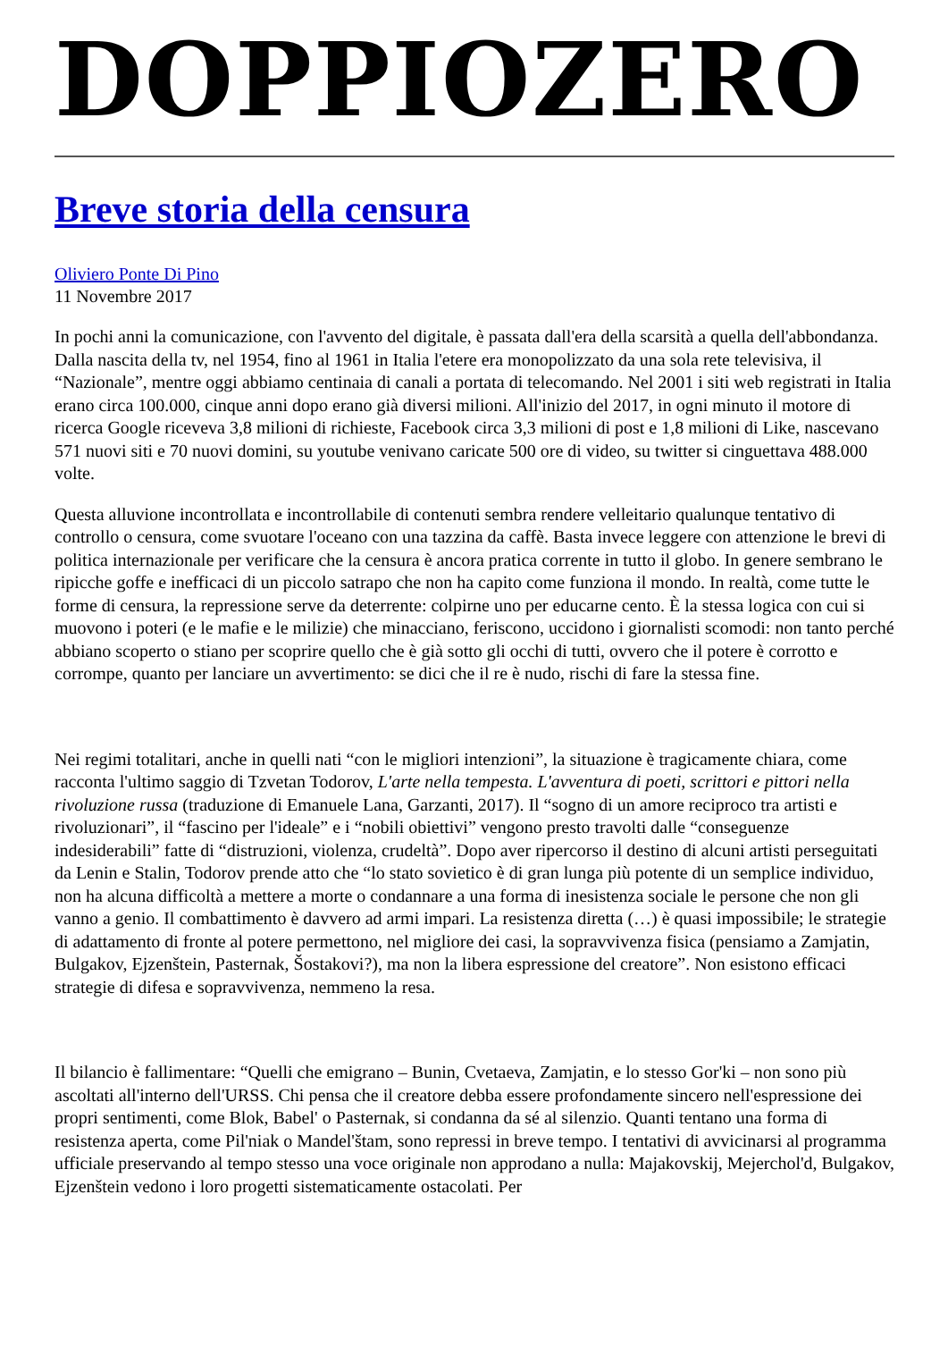DOPPIOZERO
Breve storia della censura
Oliviero Ponte Di Pino
11 Novembre 2017
In pochi anni la comunicazione, con l'avvento del digitale, è passata dall'era della scarsità a quella dell'abbondanza. Dalla nascita della tv, nel 1954, fino al 1961 in Italia l'etere era monopolizzato da una sola rete televisiva, il “Nazionale”, mentre oggi abbiamo centinaia di canali a portata di telecomando. Nel 2001 i siti web registrati in Italia erano circa 100.000, cinque anni dopo erano già diversi milioni. All'inizio del 2017, in ogni minuto il motore di ricerca Google riceveva 3,8 milioni di richieste, Facebook circa 3,3 milioni di post e 1,8 milioni di Like, nascevano 571 nuovi siti e 70 nuovi domini, su youtube venivano caricate 500 ore di video, su twitter si cinguettava 488.000 volte.
Questa alluvione incontrollata e incontrollabile di contenuti sembra rendere velleitario qualunque tentativo di controllo o censura, come svuotare l'oceano con una tazzina da caffè. Basta invece leggere con attenzione le brevi di politica internazionale per verificare che la censura è ancora pratica corrente in tutto il globo. In genere sembrano le ripicche goffe e inefficaci di un piccolo satrapo che non ha capito come funziona il mondo. In realtà, come tutte le forme di censura, la repressione serve da deterrente: colpirne uno per educarne cento. È la stessa logica con cui si muovono i poteri (e le mafie e le milizie) che minacciano, feriscono, uccidono i giornalisti scomodi: non tanto perché abbiano scoperto o stiano per scoprire quello che è già sotto gli occhi di tutti, ovvero che il potere è corrotto e corrompe, quanto per lanciare un avvertimento: se dici che il re è nudo, rischi di fare la stessa fine.
Nei regimi totalitari, anche in quelli nati “con le migliori intenzioni”, la situazione è tragicamente chiara, come racconta l'ultimo saggio di Tzvetan Todorov, L'arte nella tempesta. L'avventura di poeti, scrittori e pittori nella rivoluzione russa (traduzione di Emanuele Lana, Garzanti, 2017). Il “sogno di un amore reciproco tra artisti e rivoluzionari”, il “fascino per l'ideale” e i “nobili obiettivi” vengono presto travolti dalle “conseguenze indesiderabili” fatte di “distruzioni, violenza, crudeltà”. Dopo aver ripercorso il destino di alcuni artisti perseguitati da Lenin e Stalin, Todorov prende atto che “lo stato sovietico è di gran lunga più potente di un semplice individuo, non ha alcuna difficoltà a mettere a morte o condannare a una forma di inesistenza sociale le persone che non gli vanno a genio. Il combattimento è davvero ad armi impari. La resistenza diretta (…) è quasi impossibile; le strategie di adattamento di fronte al potere permettono, nel migliore dei casi, la sopravvivenza fisica (pensiamo a Zamjatin, Bulgakov, Ejzenštein, Pasternak, Šostakovi?), ma non la libera espressione del creatore”. Non esistono efficaci strategie di difesa e sopravvivenza, nemmeno la resa.
Il bilancio è fallimentare: “Quelli che emigrano – Bunin, Cvetaeva, Zamjatin, e lo stesso Gor'ki – non sono più ascoltati all'interno dell'URSS. Chi pensa che il creatore debba essere profondamente sincero nell'espressione dei propri sentimenti, come Blok, Babel' o Pasternak, si condanna da sé al silenzio. Quanti tentano una forma di resistenza aperta, come Pil'niak o Mandel'štam, sono repressi in breve tempo. I tentativi di avvicinarsi al programma ufficiale preservando al tempo stesso una voce originale non approdano a nulla: Majakovskij, Mejerchol'd, Bulgakov, Ejzenštein vedono i loro progetti sistematicamente ostacolati. Per